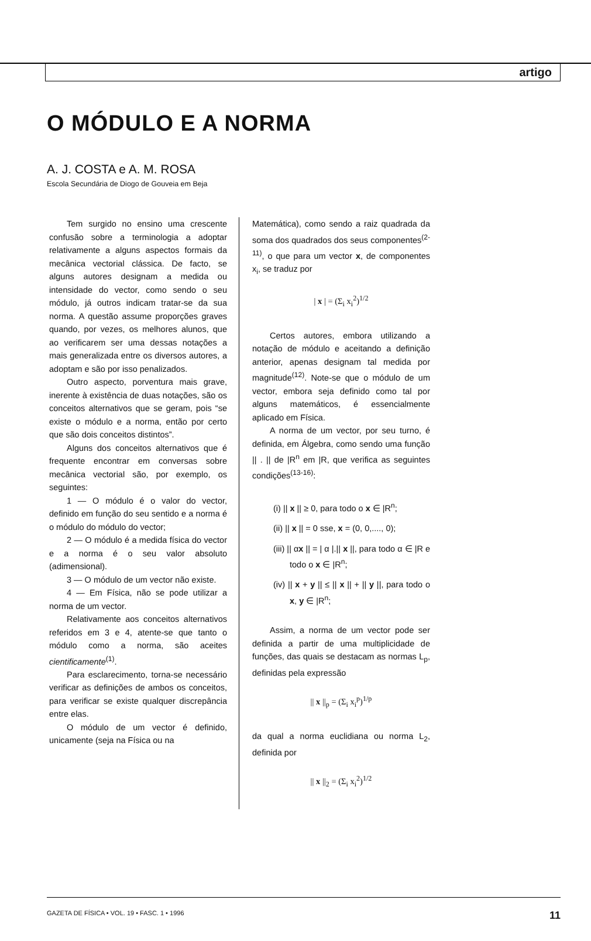artigo
O MÓDULO E A NORMA
A. J. COSTA e A. M. ROSA
Escola Secundária de Diogo de Gouveia em Beja
Tem surgido no ensino uma crescente confusão sobre a terminologia a adoptar relativamente a alguns aspectos formais da mecânica vectorial clássica. De facto, se alguns autores designam a medida ou intensidade do vector, como sendo o seu módulo, já outros indicam tratar-se da sua norma. A questão assume proporções graves quando, por vezes, os melhores alunos, que ao verificarem ser uma dessas notações a mais generalizada entre os diversos autores, a adoptam e são por isso penalizados.
Outro aspecto, porventura mais grave, inerente à existência de duas notações, são os conceitos alternativos que se geram, pois “se existe o módulo e a norma, então por certo que são dois conceitos distintos”.
Alguns dos conceitos alternativos que é frequente encontrar em conversas sobre mecânica vectorial são, por exemplo, os seguintes:
1 — O módulo é o valor do vector, definido em função do seu sentido e a norma é o módulo do módulo do vector;
2 — O módulo é a medida física do vector e a norma é o seu valor absoluto (adimensional).
3 — O módulo de um vector não existe.
4 — Em Física, não se pode utilizar a norma de um vector.
Relativamente aos conceitos alternativos referidos em 3 e 4, atente-se que tanto o módulo como a norma, são aceites cientificamente<sup>(1)</sup>.
Para esclarecimento, torna-se necessário verificar as definições de ambos os conceitos, para verificar se existe qualquer discrepância entre elas.
O módulo de um vector é definido, unicamente (seja na Física ou na
Matemática), como sendo a raiz quadrada da soma dos quadrados dos seus componentes<sup>(2-11)</sup>, o que para um vector x, de componentes x<sub>i</sub>, se traduz por
| x | = (Σ<sub>i</sub> x<sub>i</sub><sup>2</sup>)<sup>1/2</sup>
Certos autores, embora utilizando a notação de módulo e aceitando a definição anterior, apenas designam tal medida por magnitude<sup>(12)</sup>. Note-se que o módulo de um vector, embora seja definido como tal por alguns matemáticos, é essencialmente aplicado em Física.
A norma de um vector, por seu turno, é definida, em Álgebra, como sendo uma função || . || de |R<sup>n</sup> em |R, que verifica as seguintes condições<sup>(13-16)</sup>:
(i) || x || ≥ 0, para todo o x ∈ |R<sup>n</sup>;
(ii) || x || = 0 sse, x = (0, 0,...., 0);
(iii) || αx || = | α |.|| x ||, para todo α ∈ |R e todo o x ∈ |R<sup>n</sup>;
(iv) || x + y || ≤ || x || + || y ||, para todo o x, y ∈ |R<sup>n</sup>;
Assim, a norma de um vector pode ser definida a partir de uma multiplicidade de funções, das quais se destacam as normas L<sub>p</sub>, definidas pela expressão
|| x ||<sub>p</sub> = (Σ<sub>i</sub> x<sub>i</sub><sup>p</sup>)<sup>1/p</sup>
da qual a norma euclidiana ou norma L<sub>2</sub>, definida por
|| x ||<sub>2</sub> = (Σ<sub>i</sub> x<sub>i</sub><sup>2</sup>)<sup>1/2</sup>
GAZETA DE FÍSICA • VOL. 19 • FASC. 1 • 1996 11